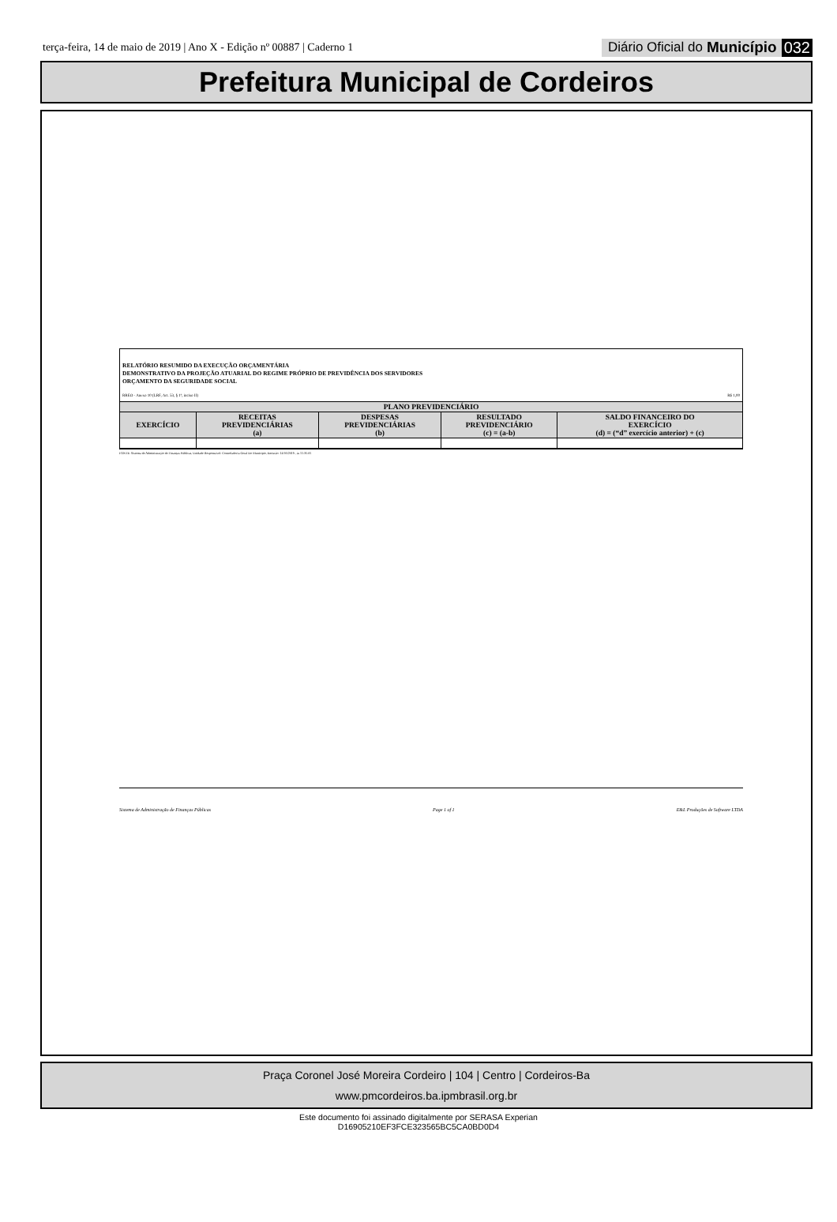terça-feira, 14 de maio de 2019 | Ano X - Edição nº 00887 | Caderno 1
Diário Oficial do Município 032
Prefeitura Municipal de Cordeiros
RELATÓRIO RESUMIDO DA EXECUÇÃO ORÇAMENTÁRIA
DEMONSTRATIVO DA PROJEÇÃO ATUARIAL DO REGIME PRÓPRIO DE PREVIDÊNCIA DOS SERVIDORES
ORÇAMENTO DA SEGURIDADE SOCIAL
RREO - Anexo 10 (LRF, Art. 53, § 1º, inciso II) R$ 1,00
| PLANO PREVIDENCIÁRIO | | | | |
| --- | --- | --- | --- | --- |
| EXERCÍCIO | RECEITAS PREVIDENCIÁRIAS (a) | DESPESAS PREVIDENCIÁRIAS (b) | RESULTADO PREVIDENCIÁRIO (c) = (a-b) | SALDO FINANCEIRO DO EXERCÍCIO (d) = (“d” exercício anterior) + (c) |
FONTE: Sistema de Administração de Finanças Públicas, Unidade Responsável: Controladoria Geral Do Municipio, Emissão: 14/05/2019 , às 11:35:05
Sistema de Administração de Finanças Públicas Page 1 of 1 E&L Produções de Software LTDA
Praça Coronel José Moreira Cordeiro | 104 | Centro | Cordeiros-Ba
www.pmcordeiros.ba.ipmbrasil.org.br
Este documento foi assinado digitalmente por SERASA Experian
D16905210EF3FCE323565BC5CA0BD0D4